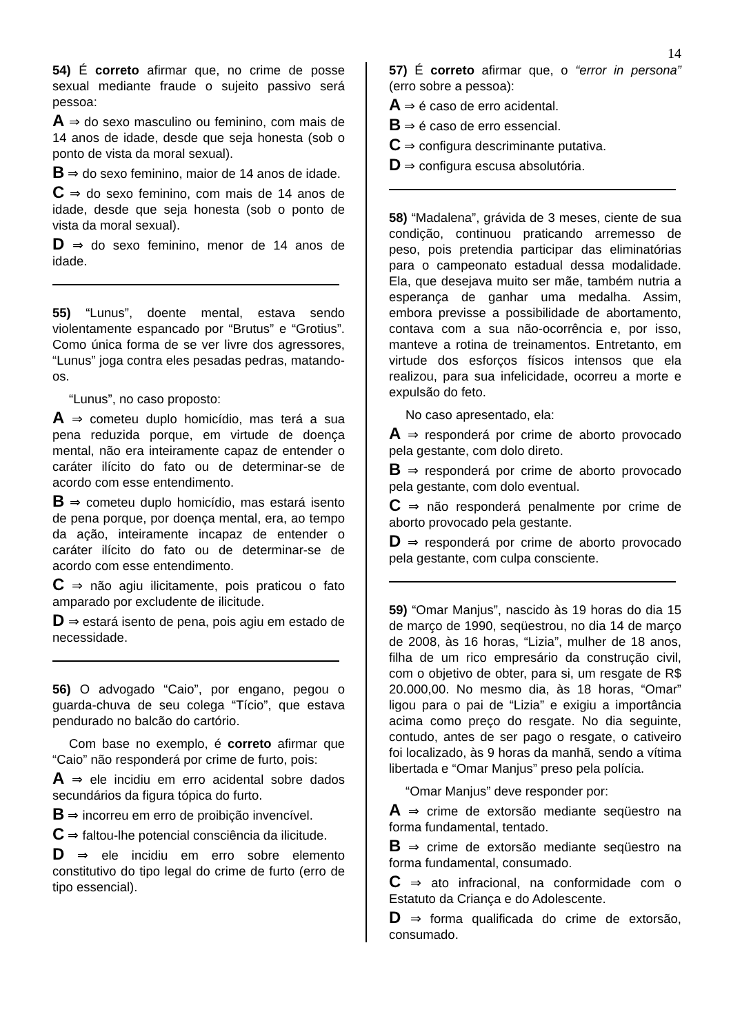14
54) É correto afirmar que, no crime de posse sexual mediante fraude o sujeito passivo será pessoa:
A ⇒ do sexo masculino ou feminino, com mais de 14 anos de idade, desde que seja honesta (sob o ponto de vista da moral sexual).
B ⇒ do sexo feminino, maior de 14 anos de idade.
C ⇒ do sexo feminino, com mais de 14 anos de idade, desde que seja honesta (sob o ponto de vista da moral sexual).
D ⇒ do sexo feminino, menor de 14 anos de idade.
55) “Lunus”, doente mental, estava sendo violentamente espancado por “Brutus” e “Grotius”. Como única forma de se ver livre dos agressores, “Lunus” joga contra eles pesadas pedras, matando-os.
“Lunus”, no caso proposto:
A ⇒ cometeu duplo homicídio, mas terá a sua pena reduzida porque, em virtude de doença mental, não era inteiramente capaz de entender o caráter ilícito do fato ou de determinar-se de acordo com esse entendimento.
B ⇒ cometeu duplo homicídio, mas estará isento de pena porque, por doença mental, era, ao tempo da ação, inteiramente incapaz de entender o caráter ilícito do fato ou de determinar-se de acordo com esse entendimento.
C ⇒ não agiu ilicitamente, pois praticou o fato amparado por excludente de ilicitude.
D ⇒ estará isento de pena, pois agiu em estado de necessidade.
56) O advogado “Caio”, por engano, pegou o guarda-chuva de seu colega “Tício”, que estava pendurado no balcão do cartório.
Com base no exemplo, é correto afirmar que “Caio” não responderá por crime de furto, pois:
A ⇒ ele incidiu em erro acidental sobre dados secundários da figura tópica do furto.
B ⇒ incorreu em erro de proibição invencível.
C ⇒ faltou-lhe potencial consciência da ilicitude.
D ⇒ ele incidiu em erro sobre elemento constitutivo do tipo legal do crime de furto (erro de tipo essencial).
57) É correto afirmar que, o “error in persona” (erro sobre a pessoa):
A ⇒ é caso de erro acidental.
B ⇒ é caso de erro essencial.
C ⇒ configura descriminante putativa.
D ⇒ configura escusa absolutória.
58) “Madalena”, grávida de 3 meses, ciente de sua condição, continuou praticando arremesso de peso, pois pretendia participar das eliminatórias para o campeonato estadual dessa modalidade. Ela, que desejava muito ser mãe, também nutria a esperança de ganhar uma medalha. Assim, embora previsse a possibilidade de abortamento, contava com a sua não-ocorrência e, por isso, manteve a rotina de treinamentos. Entretanto, em virtude dos esforços físicos intensos que ela realizou, para sua infelicidade, ocorreu a morte e expulsão do feto.
No caso apresentado, ela:
A ⇒ responderá por crime de aborto provocado pela gestante, com dolo direto.
B ⇒ responderá por crime de aborto provocado pela gestante, com dolo eventual.
C ⇒ não responderá penalmente por crime de aborto provocado pela gestante.
D ⇒ responderá por crime de aborto provocado pela gestante, com culpa consciente.
59) “Omar Manjus”, nascido às 19 horas do dia 15 de março de 1990, seqüestrou, no dia 14 de março de 2008, às 16 horas, “Lizia”, mulher de 18 anos, filha de um rico empresário da construção civil, com o objetivo de obter, para si, um resgate de R$ 20.000,00. No mesmo dia, às 18 horas, “Omar” ligou para o pai de “Lizia” e exigiu a importância acima como preço do resgate. No dia seguinte, contudo, antes de ser pago o resgate, o cativeiro foi localizado, às 9 horas da manhã, sendo a vítima libertada e “Omar Manjus” preso pela polícia.
“Omar Manjus” deve responder por:
A ⇒ crime de extorsão mediante seqüestro na forma fundamental, tentado.
B ⇒ crime de extorsão mediante seqüestro na forma fundamental, consumado.
C ⇒ ato infracional, na conformidade com o Estatuto da Criança e do Adolescente.
D ⇒ forma qualificada do crime de extorsão, consumado.